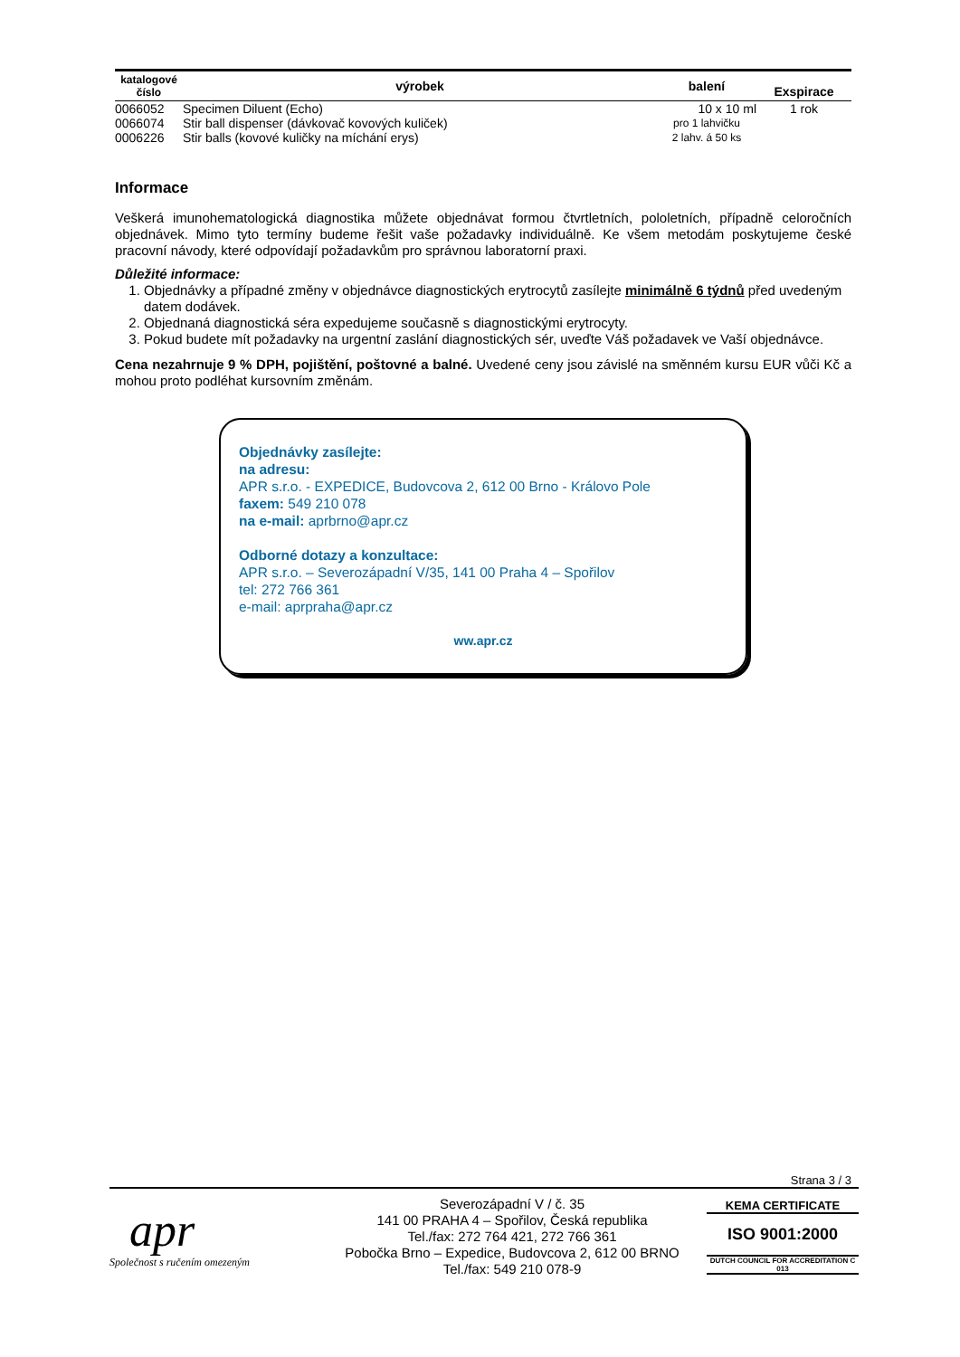| katalogové číslo | výrobek | balení | Exspirace |
| --- | --- | --- | --- |
| 0066052 | Specimen Diluent (Echo) | 10 x 10 ml | 1 rok |
| 0066074 | Stir ball dispenser (dávkovač kovových kuliček) | pro 1 lahvičku | |
| 0006226 | Stir balls (kovové kuličky na míchání erys) | 2 lahv. á 50 ks | |
Informace
Veškerá imunohematologická diagnostika můžete objednávat formou čtvrtletních, pololetních, případně celoročních objednávek. Mimo tyto termíny budeme řešit vaše požadavky individuálně. Ke všem metodám poskytujeme české pracovní návody, které odpovídají požadavkům pro správnou laboratorní praxi.
Důležité informace:
1. Objednávky a případné změny v objednávce diagnostických erytrocytů zasílejte minimálně 6 týdnů před uvedeným datem dodávek.
2. Objednaná diagnostická séra expedujeme současně s diagnostickými erytrocyty.
3. Pokud budete mít požadavky na urgentní zaslání diagnostických sér, uveďte Váš požadavek ve Vaší objednávce.
Cena nezahrnuje 9 % DPH, pojištění, poštovné a balné. Uvedené ceny jsou závislé na směnném kursu EUR vůči Kč a mohou proto podléhat kursovním změnám.
Objednávky zasílejte:
na adresu:
APR s.r.o. - EXPEDICE, Budovcova 2, 612 00 Brno - Královo Pole
faxem: 549 210 078
na e-mail: aprbrno@apr.cz
Odborné dotazy a konzultace:
APR s.r.o. – Severozápadní V/35, 141 00 Praha 4 – Spořilov
tel: 272 766 361
e-mail: aprpraha@apr.cz
ww.apr.cz
Strana 3 / 3
apr
Společnost s ručením omezeným
Severozápadní V / č. 35
141 00 PRAHA 4 – Spořilov, Česká republika
Tel./fax: 272 764 421, 272 766 361
Pobočka Brno – Expedice, Budovcova 2, 612 00 BRNO
Tel./fax: 549 210 078-9
KEMA CERTIFICATE
ISO 9001:2000
DUTCH COUNCIL FOR ACCREDITATION C 013